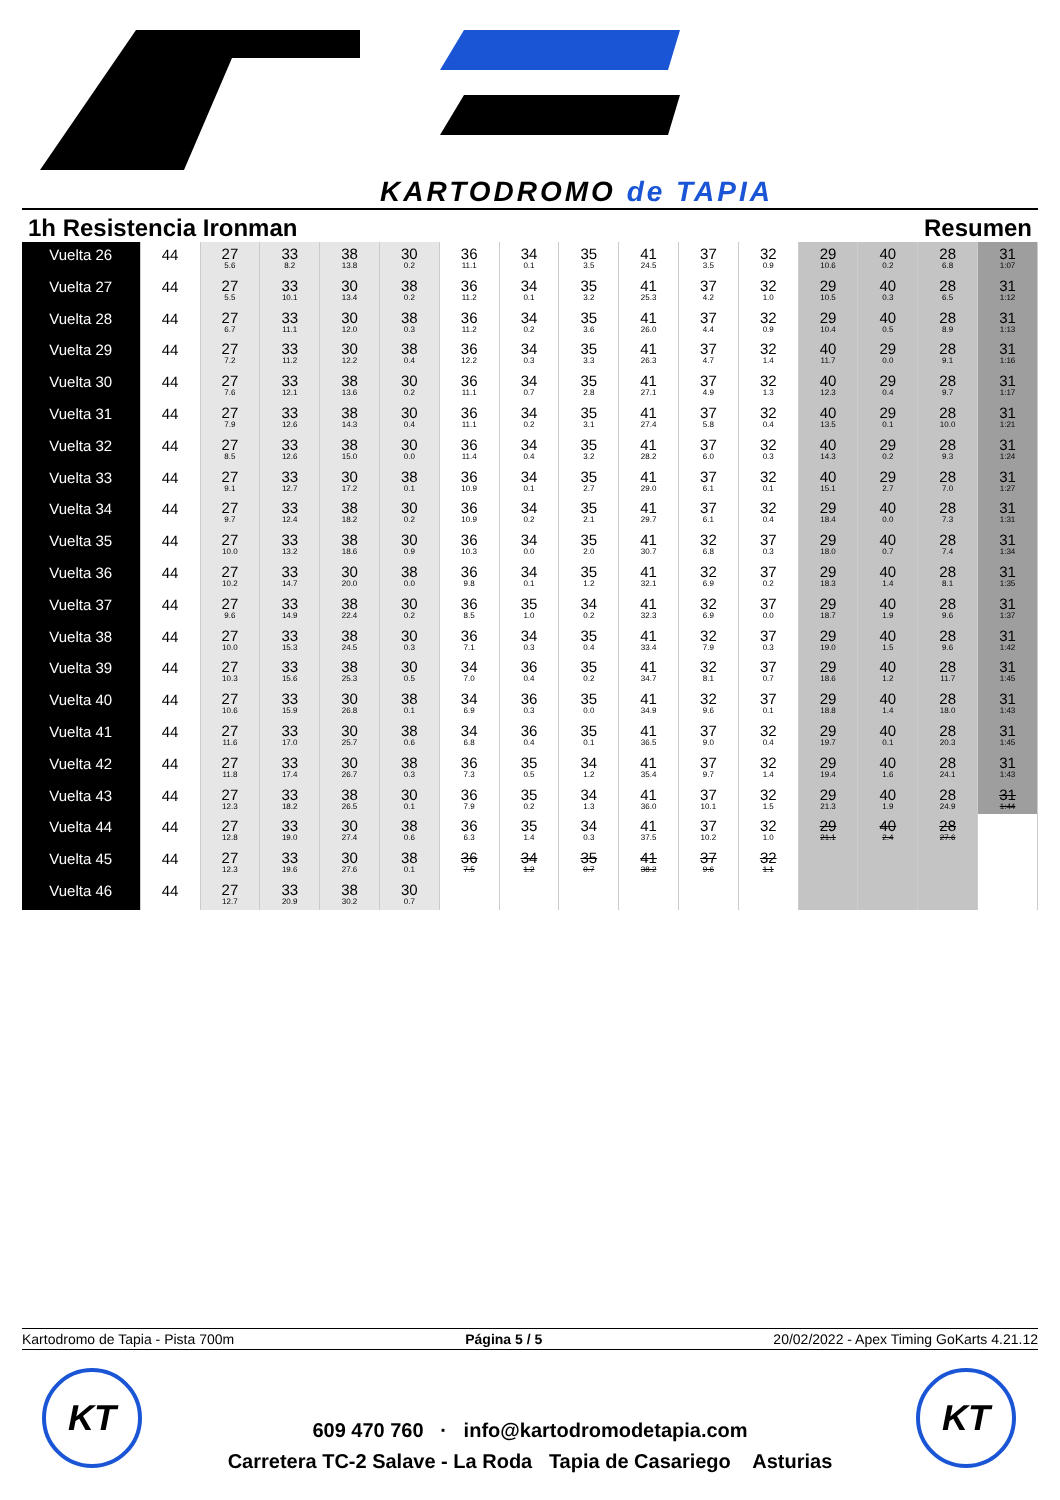KARTODROMO de TAPIA
1h Resistencia Ironman Resumen
| Vuelta 26 | 44 | 27 5.6 | 33 8.2 | 38 13.8 | 30 0.2 | 36 11.1 | 34 0.1 | 35 3.5 | 41 24.5 | 37 3.5 | 32 0.9 | 29 10.6 | 40 0.2 | 28 6.8 | 31 1:07 |
| Vuelta 27 | 44 | 27 5.5 | 33 10.1 | 30 13.4 | 38 0.2 | 36 11.2 | 34 0.1 | 35 3.2 | 41 25.3 | 37 4.2 | 32 1.0 | 29 10.5 | 40 0.3 | 28 6.5 | 31 1:12 |
| Vuelta 28 | 44 | 27 6.7 | 33 11.1 | 30 12.0 | 38 0.3 | 36 11.2 | 34 0.2 | 35 3.6 | 41 26.0 | 37 4.4 | 32 0.9 | 29 10.4 | 40 0.5 | 28 8.9 | 31 1:13 |
| Vuelta 29 | 44 | 27 7.2 | 33 11.2 | 30 12.2 | 38 0.4 | 36 12.2 | 34 0.3 | 35 3.3 | 41 26.3 | 37 4.7 | 32 1.4 | 40 11.7 | 29 0.0 | 28 9.1 | 31 1:16 |
| Vuelta 30 | 44 | 27 7.6 | 33 12.1 | 38 13.6 | 30 0.2 | 36 11.1 | 34 0.7 | 35 2.8 | 41 27.1 | 37 4.9 | 32 1.3 | 40 12.3 | 29 0.4 | 28 9.7 | 31 1:17 |
| Vuelta 31 | 44 | 27 7.9 | 33 12.6 | 38 14.3 | 30 0.4 | 36 11.1 | 34 0.2 | 35 3.1 | 41 27.4 | 37 5.8 | 32 0.4 | 40 13.5 | 29 0.1 | 28 10.0 | 31 1:21 |
| Vuelta 32 | 44 | 27 8.5 | 33 12.6 | 38 15.0 | 30 0.0 | 36 11.4 | 34 0.4 | 35 3.2 | 41 28.2 | 37 6.0 | 32 0.3 | 40 14.3 | 29 0.2 | 28 9.3 | 31 1:24 |
| Vuelta 33 | 44 | 27 9.1 | 33 12.7 | 30 17.2 | 38 0.1 | 36 10.9 | 34 0.1 | 35 2.7 | 41 29.0 | 37 6.1 | 32 0.1 | 40 15.1 | 29 2.7 | 28 7.0 | 31 1:27 |
| Vuelta 34 | 44 | 27 9.7 | 33 12.4 | 38 18.2 | 30 0.2 | 36 10.9 | 34 0.2 | 35 2.1 | 41 29.7 | 37 6.1 | 32 0.4 | 29 18.4 | 40 0.0 | 28 7.3 | 31 1:31 |
| Vuelta 35 | 44 | 27 10.0 | 33 13.2 | 38 18.6 | 30 0.9 | 36 10.3 | 34 0.0 | 35 2.0 | 41 30.7 | 32 6.8 | 37 0.3 | 29 18.0 | 40 0.7 | 28 7.4 | 31 1:34 |
| Vuelta 36 | 44 | 27 10.2 | 33 14.7 | 30 20.0 | 38 0.0 | 36 9.8 | 34 0.1 | 35 1.2 | 41 32.1 | 32 6.9 | 37 0.2 | 29 18.3 | 40 1.4 | 28 8.1 | 31 1:35 |
| Vuelta 37 | 44 | 27 9.6 | 33 14.9 | 38 22.4 | 30 0.2 | 36 8.5 | 35 1.0 | 34 0.2 | 41 32.3 | 32 6.9 | 37 0.0 | 29 18.7 | 40 1.9 | 28 9.6 | 31 1:37 |
| Vuelta 38 | 44 | 27 10.0 | 33 15.3 | 38 24.5 | 30 0.3 | 36 7.1 | 34 0.3 | 35 0.4 | 41 33.4 | 32 7.9 | 37 0.3 | 29 19.0 | 40 1.5 | 28 9.6 | 31 1:42 |
| Vuelta 39 | 44 | 27 10.3 | 33 15.6 | 38 25.3 | 30 0.5 | 34 7.0 | 36 0.4 | 35 0.2 | 41 34.7 | 32 8.1 | 37 0.7 | 29 18.6 | 40 1.2 | 28 11.7 | 31 1:45 |
| Vuelta 40 | 44 | 27 10.6 | 33 15.9 | 30 26.8 | 38 0.1 | 34 6.9 | 36 0.3 | 35 0.0 | 41 34.9 | 32 9.6 | 37 0.1 | 29 18.8 | 40 1.4 | 28 18.0 | 31 1:43 |
| Vuelta 41 | 44 | 27 11.6 | 33 17.0 | 30 25.7 | 38 0.6 | 34 6.8 | 36 0.4 | 35 0.1 | 41 36.5 | 37 9.0 | 32 0.4 | 29 19.7 | 40 0.1 | 28 20.3 | 31 1:45 |
| Vuelta 42 | 44 | 27 11.8 | 33 17.4 | 30 26.7 | 38 0.3 | 36 7.3 | 35 0.5 | 34 1.2 | 41 35.4 | 37 9.7 | 32 1.4 | 29 19.4 | 40 1.6 | 28 24.1 | 31 1:43 |
| Vuelta 43 | 44 | 27 12.3 | 33 18.2 | 38 26.5 | 30 0.1 | 36 7.9 | 35 0.2 | 34 1.3 | 41 36.0 | 37 10.1 | 32 1.5 | 29 21.3 | 40 1.9 | 28 24.9 | 31 1:44 |
| Vuelta 44 | 44 | 27 12.8 | 33 19.0 | 30 27.4 | 38 0.6 | 36 6.3 | 35 1.4 | 34 0.3 | 41 37.5 | 37 10.2 | 32 1.0 | 29 21.1 | 40 2.4 | 28 27.6 | |
| Vuelta 45 | 44 | 27 12.3 | 33 19.6 | 30 27.6 | 38 0.1 | 36 7.5 | 34 1.2 | 35 0.7 | 41 38.2 | 37 9.6 | 32 1.1 | | | | |
| Vuelta 46 | 44 | 27 12.7 | 33 20.9 | 38 30.2 | 30 0.7 | | | | | | | | | | |
Kartodromo de Tapia - Pista 700m Página 5 / 5 20/02/2022 - Apex Timing GoKarts 4.21.12
KT KT
609 470 760 · info@kartodromodetapia.com
Carretera TC-2 Salave - La Roda Tapia de Casariego Asturias